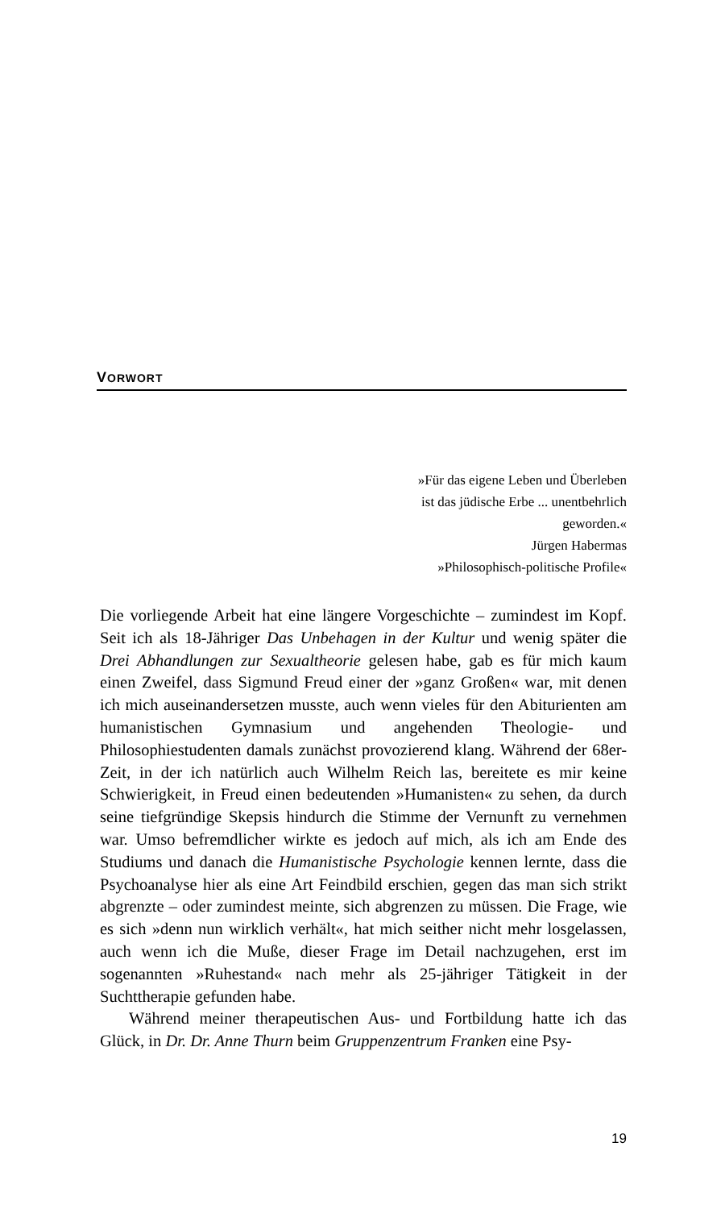VORWORT
»Für das eigene Leben und Überleben
ist das jüdische Erbe ... unentbehrlich
geworden.«
Jürgen Habermas
»Philosophisch-politische Profile«
Die vorliegende Arbeit hat eine längere Vorgeschichte – zumindest im Kopf. Seit ich als 18-Jähriger Das Unbehagen in der Kultur und wenig später die Drei Abhandlungen zur Sexualtheorie gelesen habe, gab es für mich kaum einen Zweifel, dass Sigmund Freud einer der »ganz Großen« war, mit denen ich mich auseinandersetzen musste, auch wenn vieles für den Abiturienten am humanistischen Gymnasium und angehenden Theologie- und Philosophiestudenten damals zunächst provozierend klang. Während der 68er-Zeit, in der ich natürlich auch Wilhelm Reich las, bereitete es mir keine Schwierigkeit, in Freud einen bedeutenden »Humanisten« zu sehen, da durch seine tiefgründige Skepsis hindurch die Stimme der Vernunft zu vernehmen war. Umso befremdlicher wirkte es jedoch auf mich, als ich am Ende des Studiums und danach die Humanistische Psychologie kennen lernte, dass die Psychoanalyse hier als eine Art Feindbild erschien, gegen das man sich strikt abgrenzte – oder zumindest meinte, sich abgrenzen zu müssen. Die Frage, wie es sich »denn nun wirklich verhält«, hat mich seither nicht mehr losgelassen, auch wenn ich die Muße, dieser Frage im Detail nachzugehen, erst im sogenannten »Ruhestand« nach mehr als 25-jähriger Tätigkeit in der Suchttherapie gefunden habe.
Während meiner therapeutischen Aus- und Fortbildung hatte ich das Glück, in Dr. Dr. Anne Thurn beim Gruppenzentrum Franken eine Psy-
19